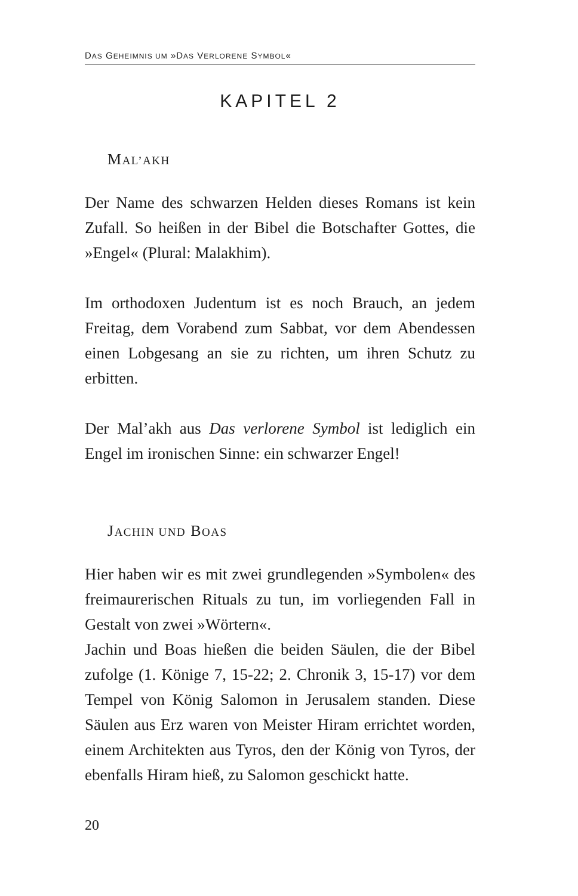DAS GEHEIMNIS UM »DAS VERLORENE SYMBOL«
KAPITEL 2
MAL’AKH
Der Name des schwarzen Helden dieses Romans ist kein Zufall. So heißen in der Bibel die Botschafter Gottes, die »Engel« (Plural: Malakhim).
Im orthodoxen Judentum ist es noch Brauch, an jedem Freitag, dem Vorabend zum Sabbat, vor dem Abendessen einen Lobgesang an sie zu richten, um ihren Schutz zu erbitten.
Der Mal’akh aus Das verlorene Symbol ist lediglich ein Engel im ironischen Sinne: ein schwarzer Engel!
JACHIN UND BOAS
Hier haben wir es mit zwei grundlegenden »Symbolen« des freimaurerischen Rituals zu tun, im vorliegenden Fall in Gestalt von zwei »Wörtern«.
Jachin und Boas hießen die beiden Säulen, die der Bibel zufolge (1. Könige 7, 15-22; 2. Chronik 3, 15-17) vor dem Tempel von König Salomon in Jerusalem standen. Diese Säulen aus Erz waren von Meister Hiram errichtet worden, einem Architekten aus Tyros, den der König von Tyros, der ebenfalls Hiram hieß, zu Salomon geschickt hatte.
20